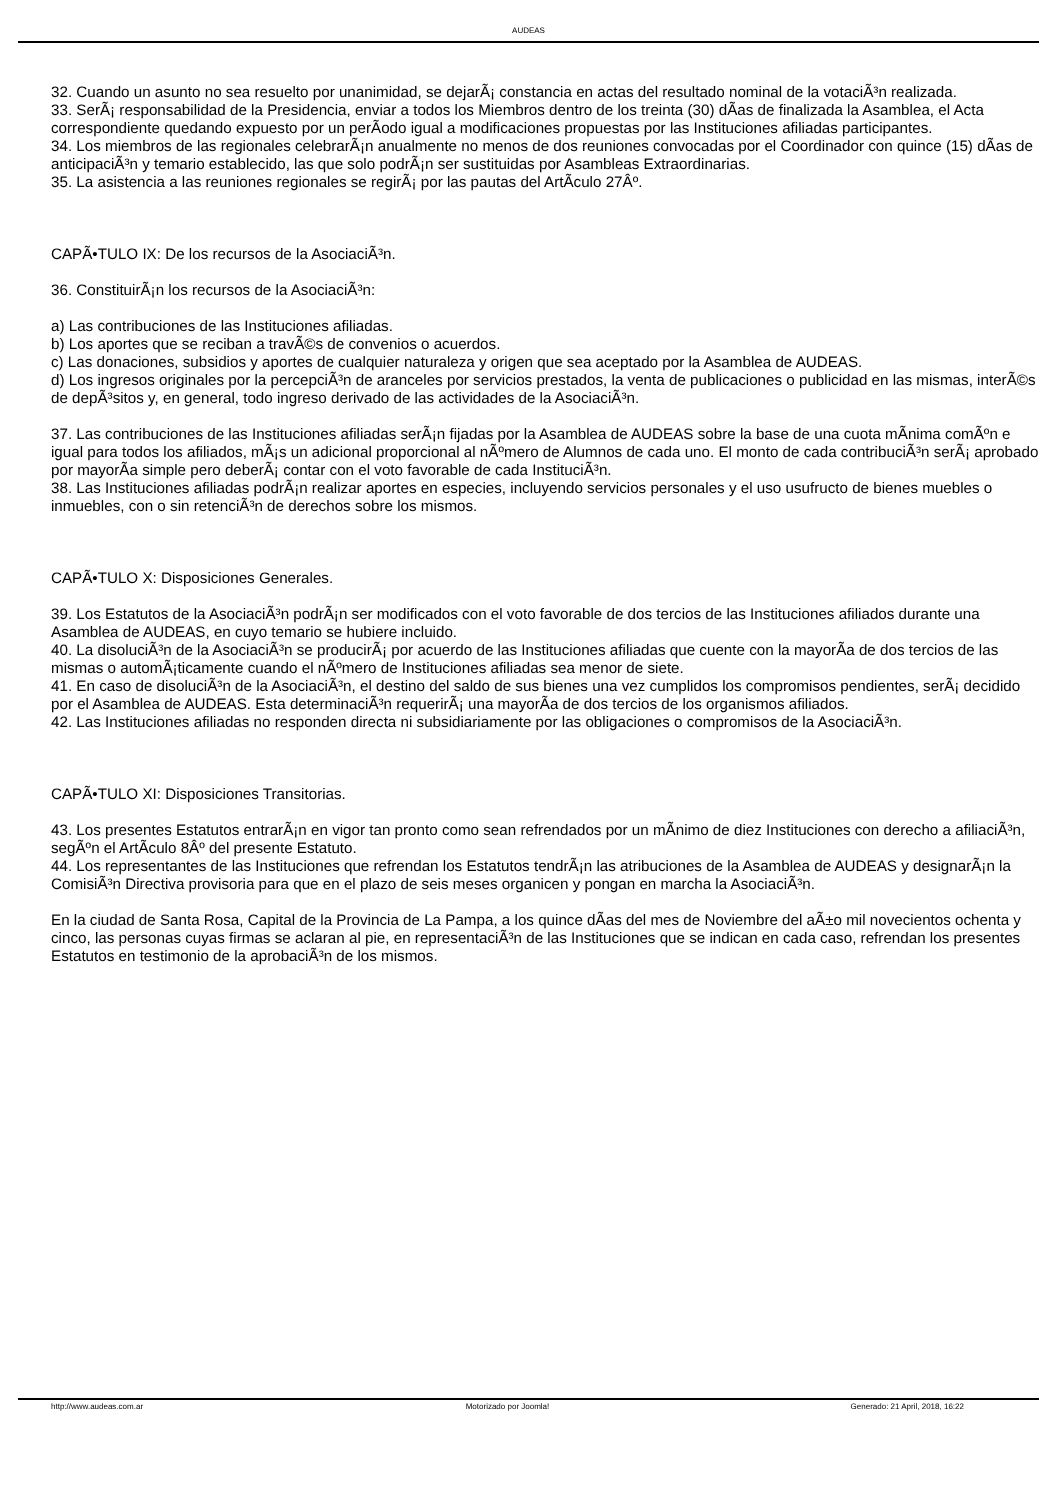AUDEAS
32. Cuando un asunto no sea resuelto por unanimidad, se dejarÃ¡ constancia en actas del resultado nominal de la votaciÃ³n realizada.
33. SerÃ¡ responsabilidad de la Presidencia, enviar a todos los Miembros dentro de los treinta (30) dÃ­as de finalizada la Asamblea, el Acta correspondiente quedando expuesto por un perÃ­odo igual a modificaciones propuestas por las Instituciones afiliadas participantes.
34. Los miembros de las regionales celebrarÃ¡n anualmente no menos de dos reuniones convocadas por el Coordinador con quince (15) dÃ­as de anticipaciÃ³n y temario establecido, las que solo podrÃ¡n ser sustituidas por Asambleas Extraordinarias.
35. La asistencia a las reuniones regionales se regirÃ¡ por las pautas del ArtÃ­culo 27Âº.
CAPÃ•TULO IX: De los recursos de la AsociaciÃ³n.
36. ConstituirÃ¡n los recursos de la AsociaciÃ³n:
a) Las contribuciones de las Instituciones afiliadas.
b) Los aportes que se reciban a travÃ©s de convenios o acuerdos.
c) Las donaciones, subsidios y aportes de cualquier naturaleza y origen que sea aceptado por la Asamblea de AUDEAS.
d) Los ingresos originales por la percepciÃ³n de aranceles por servicios prestados, la venta de publicaciones o publicidad en las mismas, interÃ©s de depÃ³sitos y, en general, todo ingreso derivado de las actividades de la AsociaciÃ³n.
37. Las contribuciones de las Instituciones afiliadas serÃ¡n fijadas por la Asamblea de AUDEAS sobre la base de una cuota mÃ­nima comÃºn e igual para todos los afiliados, mÃ¡s un adicional proporcional al nÃºmero de Alumnos de cada uno. El monto de cada contribuciÃ³n serÃ¡ aprobado por mayorÃ­a simple pero deberÃ¡ contar con el voto favorable de cada InstituciÃ³n.
38. Las Instituciones afiliadas podrÃ¡n realizar aportes en especies, incluyendo servicios personales y el uso usufructo de bienes muebles o inmuebles, con o sin retenciÃ³n de derechos sobre los mismos.
CAPÃ•TULO X: Disposiciones Generales.
39. Los Estatutos de la AsociaciÃ³n podrÃ¡n ser modificados con el voto favorable de dos tercios de las Instituciones afiliados durante una Asamblea de AUDEAS, en cuyo temario se hubiere incluido.
40. La disoluciÃ³n de la AsociaciÃ³n se producirÃ¡ por acuerdo de las Instituciones afiliadas que cuente con la mayorÃ­a de dos tercios de las mismas o automÃ¡ticamente cuando el nÃºmero de Instituciones afiliadas sea menor de siete.
41. En caso de disoluciÃ³n de la AsociaciÃ³n, el destino del saldo de sus bienes una vez cumplidos los compromisos pendientes, serÃ¡ decidido por el Asamblea de AUDEAS. Esta determinaciÃ³n requerirÃ¡ una mayorÃ­a de dos tercios de los organismos afiliados.
42. Las Instituciones afiliadas no responden directa ni subsidiariamente por las obligaciones o compromisos de la AsociaciÃ³n.
CAPÃ•TULO XI: Disposiciones Transitorias.
43. Los presentes Estatutos entrarÃ¡n en vigor tan pronto como sean refrendados por un mÃ­nimo de diez Instituciones con derecho a afiliaciÃ³n, segÃºn el ArtÃ­culo 8Âº del presente Estatuto.
44. Los representantes de las Instituciones que refrendan los Estatutos tendrÃ¡n las atribuciones de la Asamblea de AUDEAS y designarÃ¡n la ComisiÃ³n Directiva provisoria para que en el plazo de seis meses organicen y pongan en marcha la AsociaciÃ³n.
En la ciudad de Santa Rosa, Capital de la Provincia de La Pampa, a los quince dÃ­as del mes de Noviembre del aÃ±o mil novecientos ochenta y cinco, las personas cuyas firmas se aclaran al pie, en representaciÃ³n de las Instituciones que se indican en cada caso, refrendan los presentes Estatutos en testimonio de la aprobaciÃ³n de los mismos.
http://www.audeas.com.ar Motorizado por Joomla! Generado: 21 April, 2018, 16:22